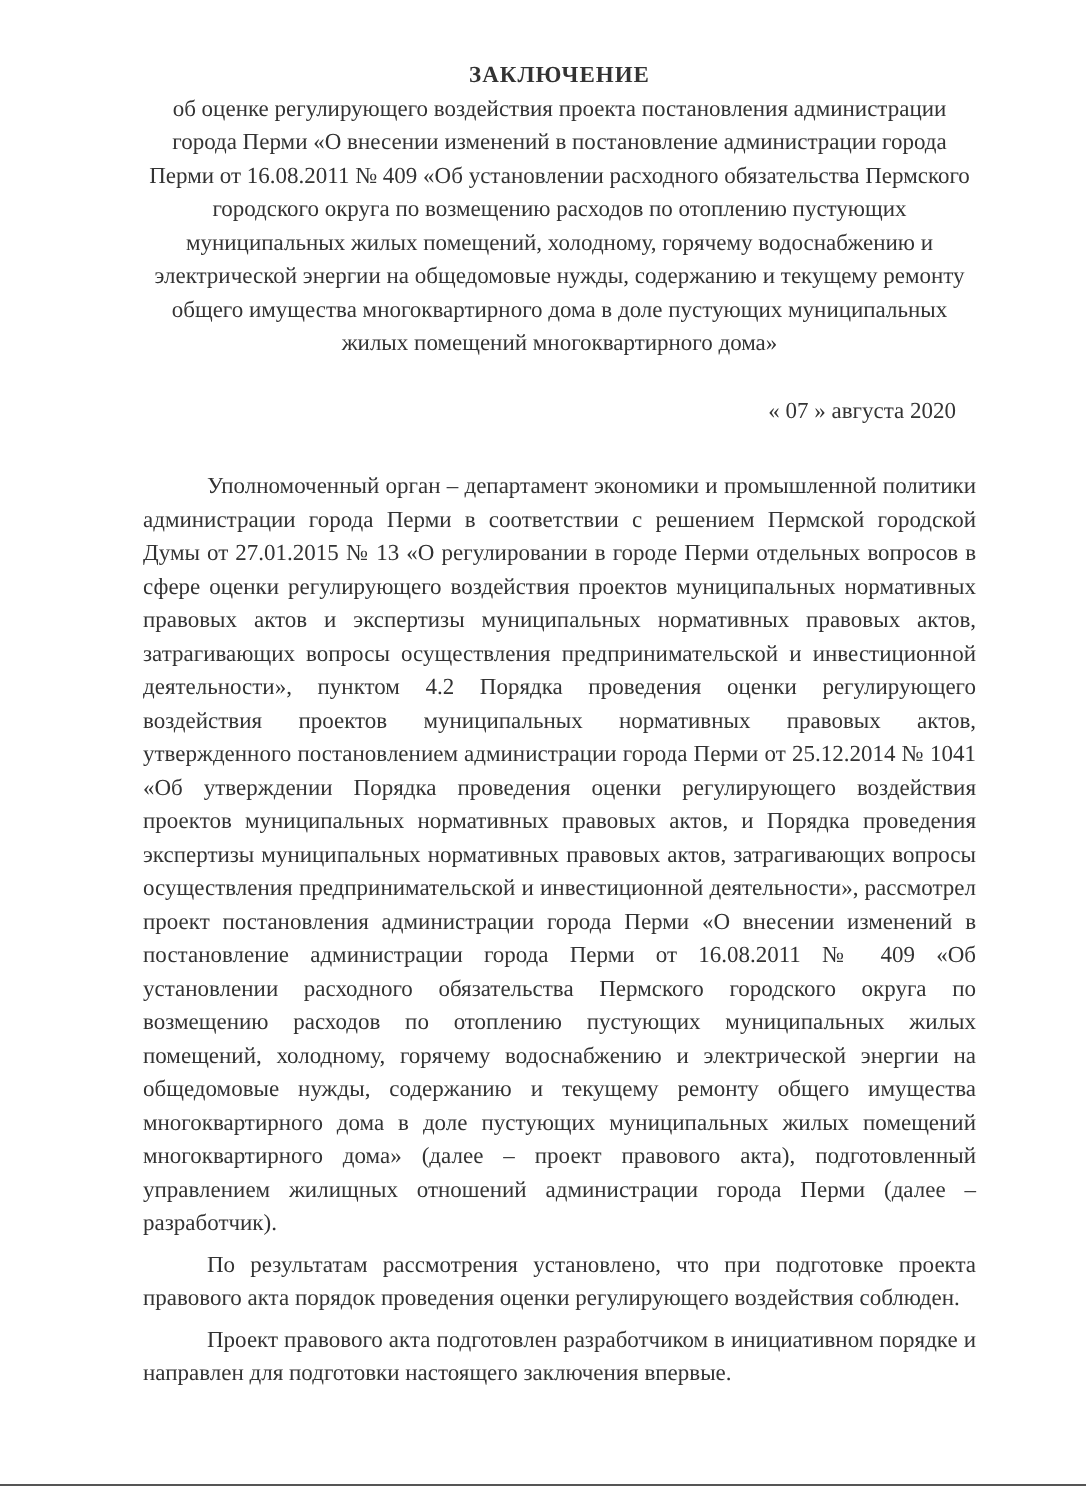ЗАКЛЮЧЕНИЕ
об оценке регулирующего воздействия проекта постановления администрации города Перми «О внесении изменений в постановление администрации города Перми от 16.08.2011 № 409 «Об установлении расходного обязательства Пермского городского округа по возмещению расходов по отоплению пустующих муниципальных жилых помещений, холодному, горячему водоснабжению и электрической энергии на общедомовые нужды, содержанию и текущему ремонту общего имущества многоквартирного дома в доле пустующих муниципальных жилых помещений многоквартирного дома»
« 07 » августа 2020
Уполномоченный орган – департамент экономики и промышленной политики администрации города Перми в соответствии с решением Пермской городской Думы от 27.01.2015 № 13 «О регулировании в городе Перми отдельных вопросов в сфере оценки регулирующего воздействия проектов муниципальных нормативных правовых актов и экспертизы муниципальных нормативных правовых актов, затрагивающих вопросы осуществления предпринимательской и инвестиционной деятельности», пунктом 4.2 Порядка проведения оценки регулирующего воздействия проектов муниципальных нормативных правовых актов, утвержденного постановлением администрации города Перми от 25.12.2014 № 1041 «Об утверждении Порядка проведения оценки регулирующего воздействия проектов муниципальных нормативных правовых актов, и Порядка проведения экспертизы муниципальных нормативных правовых актов, затрагивающих вопросы осуществления предпринимательской и инвестиционной деятельности», рассмотрел проект постановления администрации города Перми «О внесении изменений в постановление администрации города Перми от 16.08.2011 № 409 «Об установлении расходного обязательства Пермского городского округа по возмещению расходов по отоплению пустующих муниципальных жилых помещений, холодному, горячему водоснабжению и электрической энергии на общедомовые нужды, содержанию и текущему ремонту общего имущества многоквартирного дома в доле пустующих муниципальных жилых помещений многоквартирного дома» (далее – проект правового акта), подготовленный управлением жилищных отношений администрации города Перми (далее – разработчик).
По результатам рассмотрения установлено, что при подготовке проекта правового акта порядок проведения оценки регулирующего воздействия соблюден.
Проект правового акта подготовлен разработчиком в инициативном порядке и направлен для подготовки настоящего заключения впервые.